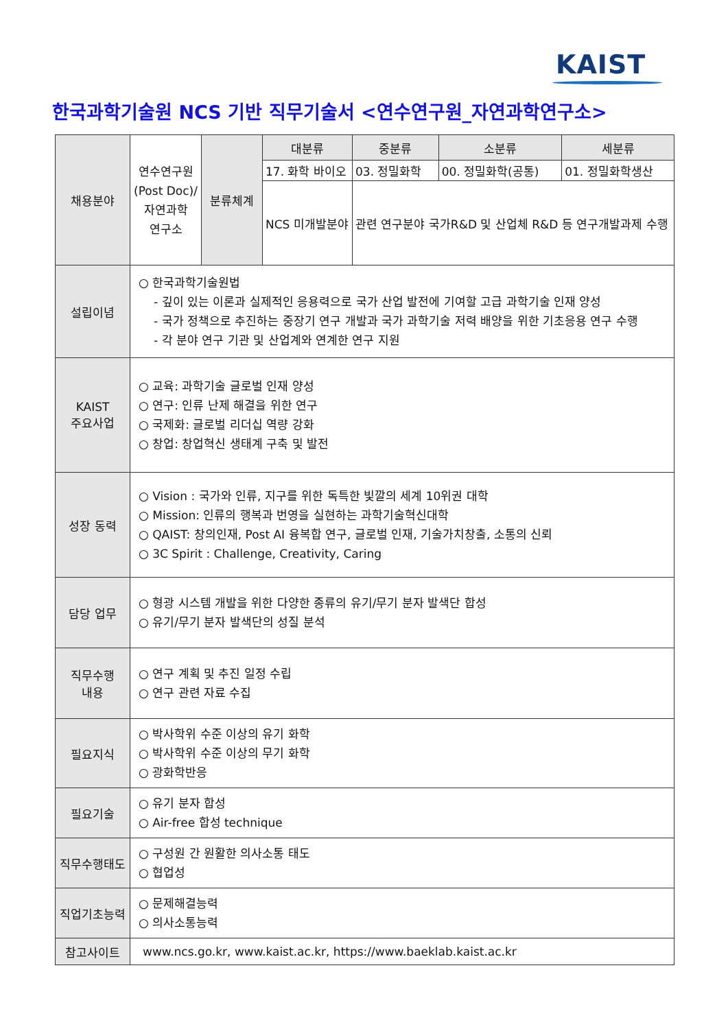KAIST
한국과학기술원 NCS 기반 직무기술서 <연수연구원_자연과학연구소>
| 채용분야 | 연수연구원 (Post Doc)/ 자연과학 연구소 | 분류체계 | 대분류 | 중분류 | 소분류 | 세분류 |
| | | | 17. 화학 바이오 | 03. 정밀화학 | 00. 정밀화학(공통) | 01. 정밀화학생산 |
| | | | NCS 미개발분야 | 관련 연구분야 국가R&D 및 산업체 R&D 등 연구개발과제 수행 | | |
| 설립이념 | ○ 한국과학기술원법 - 깊이 있는 이론과 실제적인 응용력으로 국가 산업 발전에 기여할 고급 과학기술 인재 양성 - 국가 정책으로 추진하는 중장기 연구 개발과 국가 과학기술 저력 배양을 위한 기초응용 연구 수행 - 각 분야 연구 기관 및 산업계와 연계한 연구 지원 | | | | | |
| KAIST 주요사업 | ○ 교육: 과학기술 글로벌 인재 양성 ○ 연구: 인류 난제 해결을 위한 연구 ○ 국제화: 글로벌 리더십 역량 강화 ○ 창업: 창업혁신 생태계 구축 및 발전 | | | | | |
| 성장 동력 | ○ Vision : 국가와 인류, 지구를 위한 독특한 빛깔의 세계 10위권 대학 ○ Mission: 인류의 행복과 번영을 실현하는 과학기술혁신대학 ○ QAIST: 창의인재, Post AI 융복합 연구, 글로벌 인재, 기술가치창출, 소통의 신뢰 ○ 3C Spirit : Challenge, Creativity, Caring | | | | | |
| 담당 업무 | ○ 형광 시스템 개발을 위한 다양한 종류의 유기/무기 분자 발색단 합성 ○ 유기/무기 분자 발색단의 성질 분석 | | | | | |
| 직무수행 내용 | ○ 연구 계획 및 추진 일정 수립 ○ 연구 관련 자료 수집 | | | | | |
| 필요지식 | ○ 박사학위 수준 이상의 유기 화학 ○ 박사학위 수준 이상의 무기 화학 ○ 광화학반응 | | | | | |
| 필요기술 | ○ 유기 분자 합성 ○ Air-free 합성 technique | | | | | |
| 직무수행태도 | ○ 구성원 간 원활한 의사소통 태도 ○ 협업성 | | | | | |
| 직업기초능력 | ○ 문제해결능력 ○ 의사소통능력 | | | | | |
| 참고사이트 | www.ncs.go.kr, www.kaist.ac.kr, https://www.baeklab.kaist.ac.kr | | | | | |